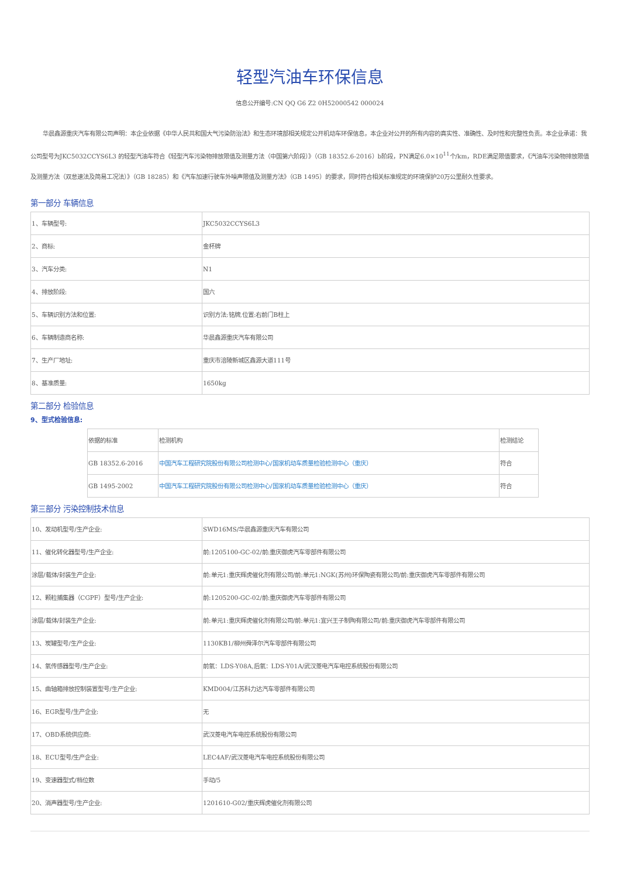轻型汽油车环保信息
信息公开编号:CN QQ G6 Z2 0H52000542 000024
华晨鑫源重庆汽车有限公司声明：本企业依据《中华人民共和国大气污染防治法》和生态环境部相关规定公开机动车环保信息，本企业对公开的所有内容的真实性、准确性、及时性和完整性负责。本企业承诺：我公司型号为JKC5032CCYS6L3 的轻型汽油车符合《轻型汽车污染物排放限值及测量方法（中国第六阶段）》（GB 18352.6-2016）b阶段，PN满足6.0×10<sup>11</sup>个/km，RDE满足限值要求，《汽油车污染物排放限值及测量方法（双怠速法及简易工况法）》（GB 18285）和《汽车加速行驶车外噪声限值及测量方法》（GB 1495）的要求，同时符合相关标准规定的环境保护20万公里耐久性要求。
第一部分 车辆信息
| 1、车辆型号: | JKC5032CCYS6L3 |
| 2、商标: | 金杯牌 |
| 3、汽车分类: | N1 |
| 4、排放阶段: | 国六 |
| 5、车辆识别方法和位置: | 识别方法:铭牌,位置:右前门B柱上 |
| 6、车辆制造商名称: | 华晨鑫源重庆汽车有限公司 |
| 7、生产厂地址: | 重庆市涪陵新城区鑫源大道111号 |
| 8、基准质量: | 1650kg |
第二部分 检验信息
9、型式检验信息:
| 依据的标准 | 检测机构 | 检测结论 |
| GB 18352.6-2016 | 中国汽车工程研究院股份有限公司检测中心/国家机动车质量检验检测中心（重庆） | 符合 |
| GB 1495-2002 | 中国汽车工程研究院股份有限公司检测中心/国家机动车质量检验检测中心（重庆） | 符合 |
第三部分 污染控制技术信息
| 10、发动机型号/生产企业: | SWD16MS/华晨鑫源重庆汽车有限公司 |
| 11、催化转化器型号/生产企业: | 前:1205100-GC-02/前:重庆御虎汽车零部件有限公司 |
| 涂层/载体/封装生产企业: | 前:单元1:重庆辉虎催化剂有限公司/前:单元1:NGK(苏州)环保陶瓷有限公司/前:重庆御虎汽车零部件有限公司 |
| 12、颗粒捕集器（CGPF）型号/生产企业: | 前:1205200-GC-02/前:重庆御虎汽车零部件有限公司 |
| 涂层/载体/封装生产企业: | 前:单元1:重庆辉虎催化剂有限公司/前:单元1:宜兴王子制陶有限公司/前:重庆御虎汽车零部件有限公司 |
| 13、炭罐型号/生产企业: | 1130KB1/柳州舜泽尔汽车零部件有限公司 |
| 14、氧传感器型号/生产企业: | 前氧：LDS-Y08A,后氧：LDS-Y01A/武汉菱电汽车电控系统股份有限公司 |
| 15、曲轴箱排放控制装置型号/生产企业: | KMD004/江苏科力达汽车零部件有限公司 |
| 16、EGR型号/生产企业: | 无 |
| 17、OBD系统供应商: | 武汉菱电汽车电控系统股份有限公司 |
| 18、ECU型号/生产企业: | LEC4AF/武汉菱电汽车电控系统股份有限公司 |
| 19、变速器型式/档位数 | 手动/5 |
| 20、消声器型号/生产企业: | 1201610-G02/重庆辉虎催化剂有限公司 |